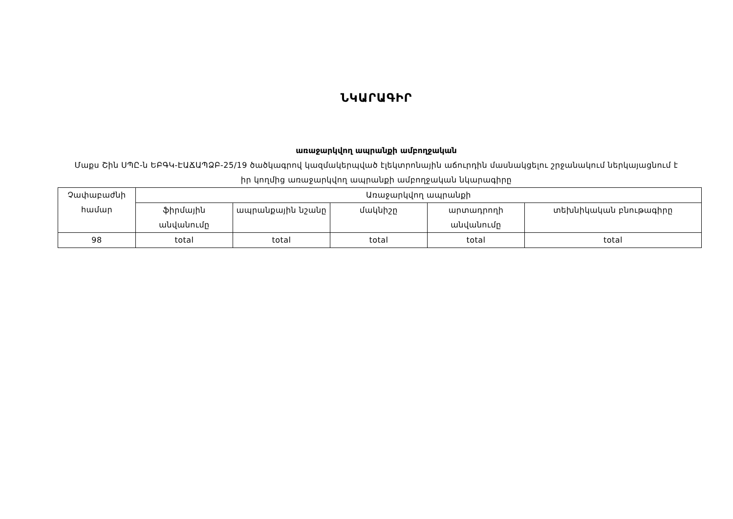ՆԿԱՐԱԳԻՐ
առաջարկվող ապրանքի ամբողջական
Մաքս Շին ՍՊԸ-ն ԵԲԳԿ-ԷԱՃԱՊՁԲ-25/19 ծածկագրով կազմակերպված էլեկտրոնային աճուրդին մասնակցելու շրջանակում ներկայացնում է իր կողմից առաջարկվող ապրանքի ամբողջական նկարագիրը
| Չափաբաժնի համար | Առաջարկվող ապրանքի | | | | |
| | ֆիրմային անվանումը | ապրանքային նշանը | մակնիշը | արտադրողի անվանումը | տեխնիկական բնութագիրը |
| 98 | total | total | total | total | total |